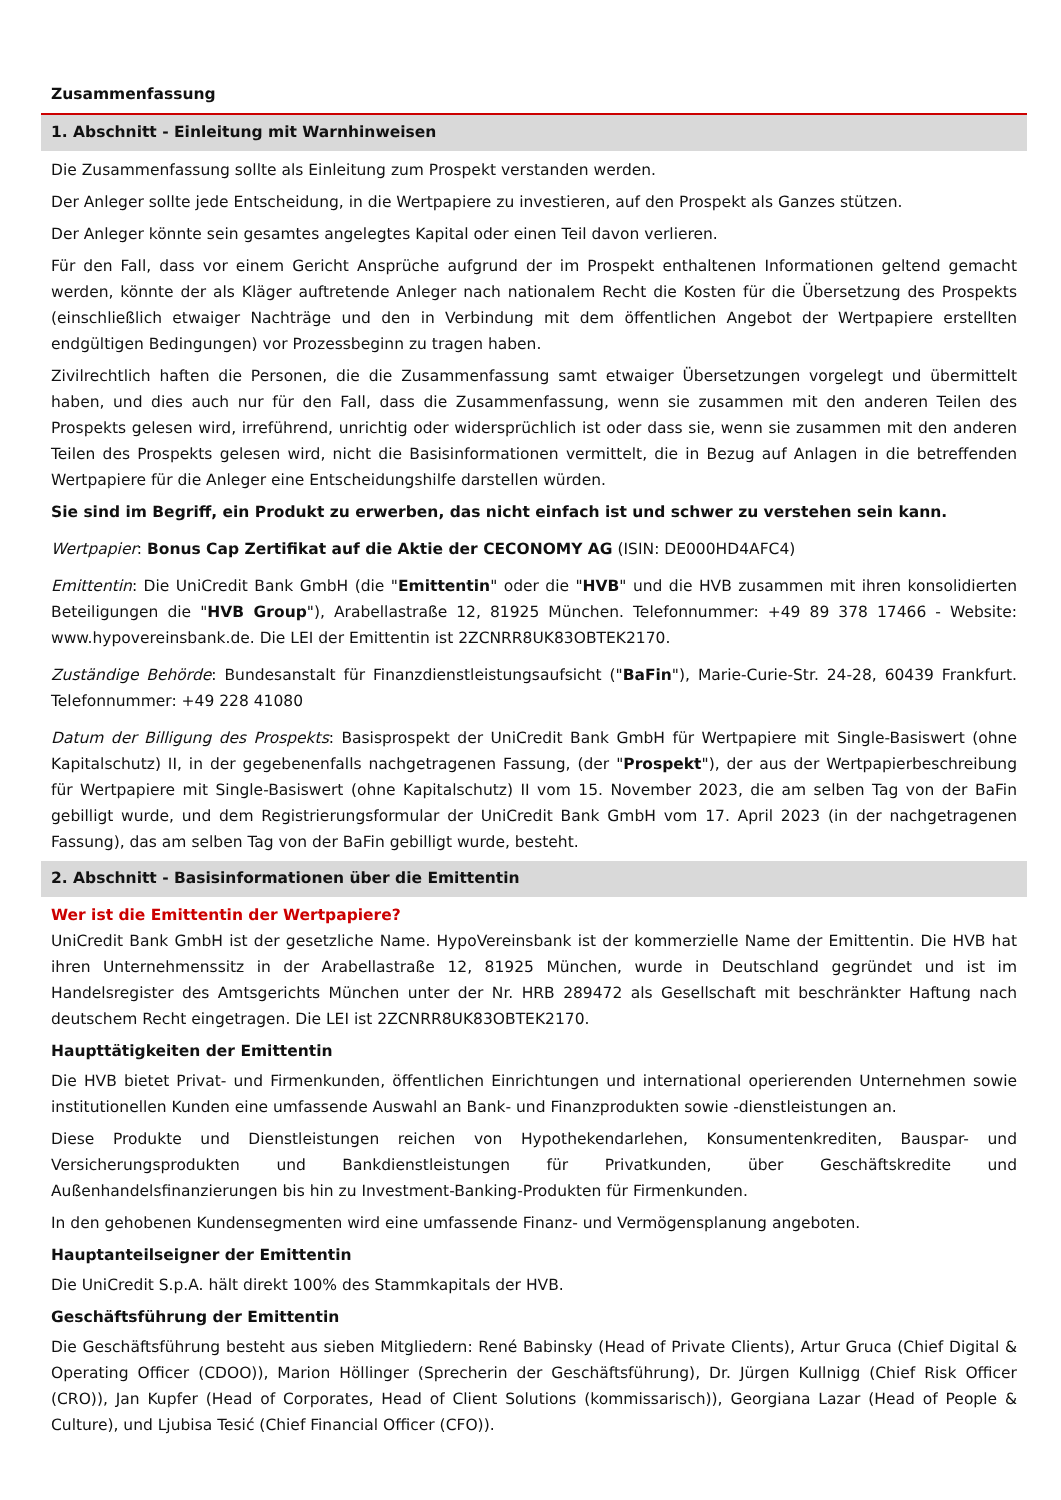Zusammenfassung
1. Abschnitt - Einleitung mit Warnhinweisen
Die Zusammenfassung sollte als Einleitung zum Prospekt verstanden werden.
Der Anleger sollte jede Entscheidung, in die Wertpapiere zu investieren, auf den Prospekt als Ganzes stützen.
Der Anleger könnte sein gesamtes angelegtes Kapital oder einen Teil davon verlieren.
Für den Fall, dass vor einem Gericht Ansprüche aufgrund der im Prospekt enthaltenen Informationen geltend gemacht werden, könnte der als Kläger auftretende Anleger nach nationalem Recht die Kosten für die Übersetzung des Prospekts (einschließlich etwaiger Nachträge und den in Verbindung mit dem öffentlichen Angebot der Wertpapiere erstellten endgültigen Bedingungen) vor Prozessbeginn zu tragen haben.
Zivilrechtlich haften die Personen, die die Zusammenfassung samt etwaiger Übersetzungen vorgelegt und übermittelt haben, und dies auch nur für den Fall, dass die Zusammenfassung, wenn sie zusammen mit den anderen Teilen des Prospekts gelesen wird, irreführend, unrichtig oder widersprüchlich ist oder dass sie, wenn sie zusammen mit den anderen Teilen des Prospekts gelesen wird, nicht die Basisinformationen vermittelt, die in Bezug auf Anlagen in die betreffenden Wertpapiere für die Anleger eine Entscheidungshilfe darstellen würden.
Sie sind im Begriff, ein Produkt zu erwerben, das nicht einfach ist und schwer zu verstehen sein kann.
Wertpapier: Bonus Cap Zertifikat auf die Aktie der CECONOMY AG (ISIN: DE000HD4AFC4)
Emittentin: Die UniCredit Bank GmbH (die "Emittentin" oder die "HVB" und die HVB zusammen mit ihren konsolidierten Beteiligungen die "HVB Group"), Arabellastraße 12, 81925 München. Telefonnummer: +49 89 378 17466 - Website: www.hypovereinsbank.de. Die LEI der Emittentin ist 2ZCNRR8UK83OBTEK2170.
Zuständige Behörde: Bundesanstalt für Finanzdienstleistungsaufsicht ("BaFin"), Marie-Curie-Str. 24-28, 60439 Frankfurt. Telefonnummer: +49 228 41080
Datum der Billigung des Prospekts: Basisprospekt der UniCredit Bank GmbH für Wertpapiere mit Single-Basiswert (ohne Kapitalschutz) II, in der gegebenenfalls nachgetragenen Fassung, (der "Prospekt"), der aus der Wertpapierbeschreibung für Wertpapiere mit Single-Basiswert (ohne Kapitalschutz) II vom 15. November 2023, die am selben Tag von der BaFin gebilligt wurde, und dem Registrierungsformular der UniCredit Bank GmbH vom 17. April 2023 (in der nachgetragenen Fassung), das am selben Tag von der BaFin gebilligt wurde, besteht.
2. Abschnitt - Basisinformationen über die Emittentin
Wer ist die Emittentin der Wertpapiere?
UniCredit Bank GmbH ist der gesetzliche Name. HypoVereinsbank ist der kommerzielle Name der Emittentin. Die HVB hat ihren Unternehmenssitz in der Arabellastraße 12, 81925 München, wurde in Deutschland gegründet und ist im Handelsregister des Amtsgerichts München unter der Nr. HRB 289472 als Gesellschaft mit beschränkter Haftung nach deutschem Recht eingetragen. Die LEI ist 2ZCNRR8UK83OBTEK2170.
Haupttätigkeiten der Emittentin
Die HVB bietet Privat- und Firmenkunden, öffentlichen Einrichtungen und international operierenden Unternehmen sowie institutionellen Kunden eine umfassende Auswahl an Bank- und Finanzprodukten sowie -dienstleistungen an.
Diese Produkte und Dienstleistungen reichen von Hypothekendarlehen, Konsumentenkrediten, Bauspar- und Versicherungsprodukten und Bankdienstleistungen für Privatkunden, über Geschäftskredite und Außenhandelsfinanzierungen bis hin zu Investment-Banking-Produkten für Firmenkunden.
In den gehobenen Kundensegmenten wird eine umfassende Finanz- und Vermögensplanung angeboten.
Hauptanteilseigner der Emittentin
Die UniCredit S.p.A. hält direkt 100% des Stammkapitals der HVB.
Geschäftsführung der Emittentin
Die Geschäftsführung besteht aus sieben Mitgliedern: René Babinsky (Head of Private Clients), Artur Gruca (Chief Digital & Operating Officer (CDOO)), Marion Höllinger (Sprecherin der Geschäftsführung), Dr. Jürgen Kullnigg (Chief Risk Officer (CRO)), Jan Kupfer (Head of Corporates, Head of Client Solutions (kommissarisch)), Georgiana Lazar (Head of People & Culture), und Ljubisa Tesić (Chief Financial Officer (CFO)).